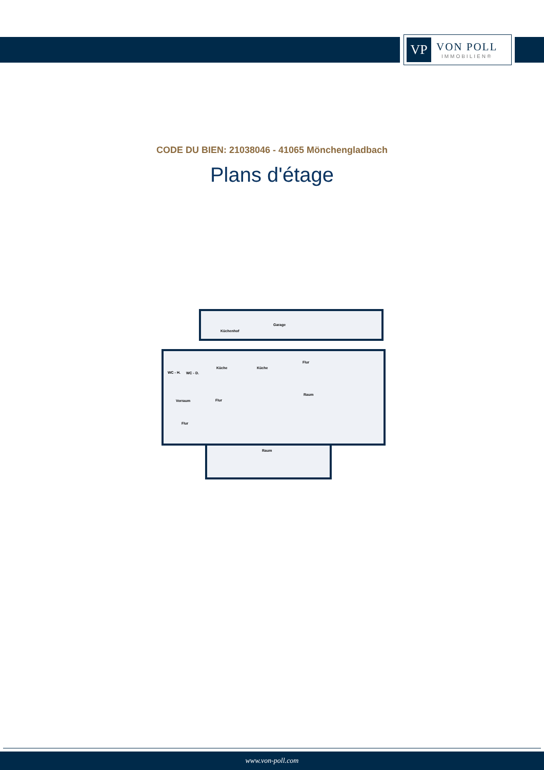VP
VON POLL
IMMOBILIEN®
CODE DU BIEN: 21038046 - 41065 Mönchengladbach
Plans d'étage
Küchenhof
Garage
WC - H.
WC - D.
Küche
Küche
Flur
Raum
Vorraum
Flur
Flur
Raum
www.von-poll.com